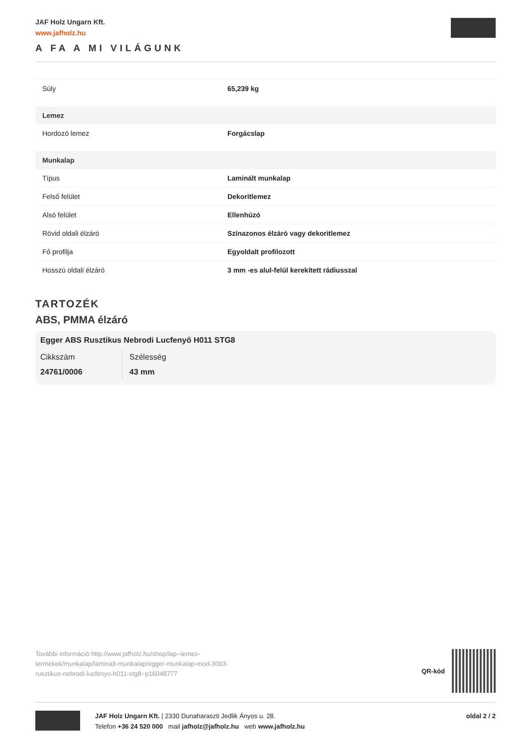JAF Holz Ungarn Kft.
www.jafholz.hu
A FA A MI VILÁGUNK
| Súly | 65,239 kg |
| Lemez | |
| Hordozó lemez | Forgácslap |
| Munkalap | |
| Típus | Laminált munkalap |
| Felső felület | Dekoritlemez |
| Alsó felület | Ellenhúzó |
| Rövid oldali élzáró | Színazonos élzáró vagy dekoritlemez |
| Fő profilja | Egyoldalt profilozott |
| Hosszú oldali élzáró | 3 mm -es alul-felül kerekített rádiusszal |
TARTOZÉK
ABS, PMMA élzáró
Egger ABS Rusztikus Nebrodi Lucfenyő H011 STG8
Cikkszám
24761/0006
Szélesség
43 mm
További információ http://www.jafholz.hu/shop/lap--lemez-termekek/munkalap/laminalt-munkalap/egger-munkalap-mod-3003-rusztikus-nebrodi-lucfenyo-h011-stg8~p16048777
QR-kód
JAF Holz Ungarn Kft. | 2330 Dunaharaszti Jedlik Ányos u. 28.
Telefon +36 24 520 000 mail jafholz@jafholz.hu web www.jafholz.hu
oldal 2 / 2